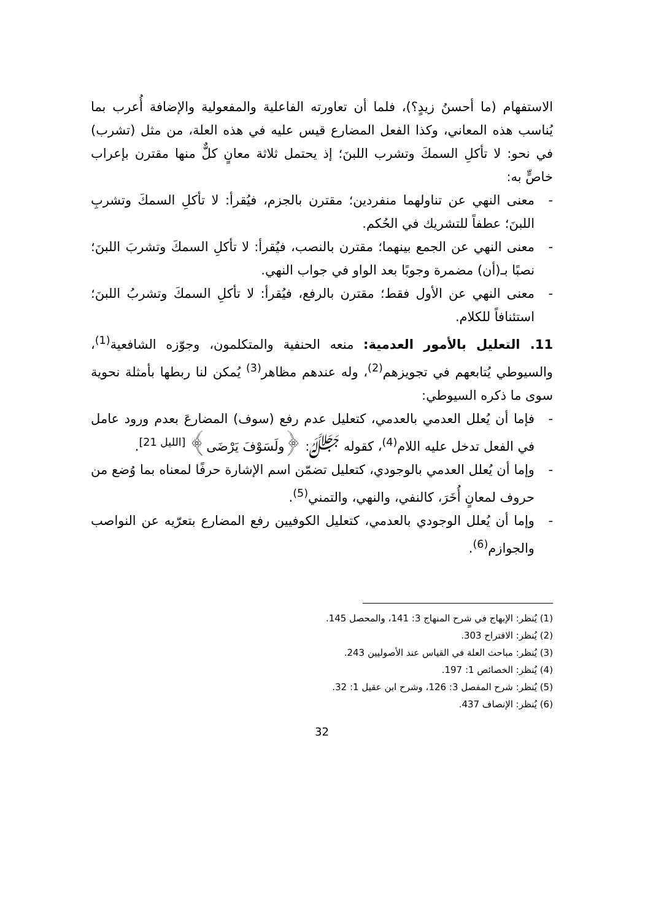الاستفهام (ما أحسنُ زيدٍ؟)، فلما أن تعاورته الفاعلية والمفعولية والإضافة أُعرب بما يُناسب هذه المعاني، وكذا الفعل المضارع قيس عليه في هذه العلة، من مثل (تشرب) في نحو: لا تأكلِ السمكَ وتشرب اللبنَ؛ إذ يحتمل ثلاثة معانٍ كلٌّ منها مقترن بإعراب خاصٍّ به:
- معنى النهي عن تناولهما منفردين؛ مقترن بالجزم، فيُقرأ: لا تأكلِ السمكَ وتشربِ اللبنَ؛ عطفاً للتشريك في الحُكم.
- معنى النهي عن الجمع بينهما؛ مقترن بالنصب، فيُقرأ: لا تأكلِ السمكَ وتشربَ اللبنَ؛ نصبًا بـ(أن) مضمرة وجوبًا بعد الواو في جواب النهي.
- معنى النهي عن الأول فقط؛ مقترن بالرفع، فيُقرأ: لا تأكلِ السمكَ وتشربُ اللبنَ؛ استئنافاً للكلام.
11. التعليل بالأمور العدمية: منعه الحنفية والمتكلمون، وجوّزه الشافعية<sup>(1)</sup>، والسيوطي يُتابعهم في تجويزهم<sup>(2)</sup>، وله عندهم مظاهر<sup>(3)</sup> يُمكن لنا ربطها بأمثلة نحوية سوى ما ذكره السيوطي:
- فإما أن يُعلل العدمي بالعدمي، كتعليل عدم رفع (سوف) المضارعَ بعدم ورود عامل في الفعل تدخل عليه اللام<sup>(4)</sup>، كقوله ﷻ: ﴿ولَسَوْفَ يَرْضَى﴾ <sup>[الليل 21]</sup>.
- وإما أن يُعلل العدمي بالوجودي، كتعليل تضمّن اسم الإشارة حرفًا لمعناه بما وُضع من حروف لمعانٍ أُخَرَ، كالنفي، والنهي، والتمني<sup>(5)</sup>.
- وإما أن يُعلل الوجودي بالعدمي، كتعليل الكوفيين رفع المضارع بتعرّيه عن النواصب والجوازم<sup>(6)</sup>.
(1) يُنظر: الإبهاج في شرح المنهاج 3: 141، والمحصل 145.
(2) يُنظر: الاقتراح 303.
(3) يُنظر: مباحث العلة في القياس عند الأصوليين 243.
(4) يُنظر: الخصائص 1: 197.
(5) يُنظر: شرح المفصل 3: 126، وشرح ابن عقيل 1: 32.
(6) يُنظر: الإنصاف 437.
32